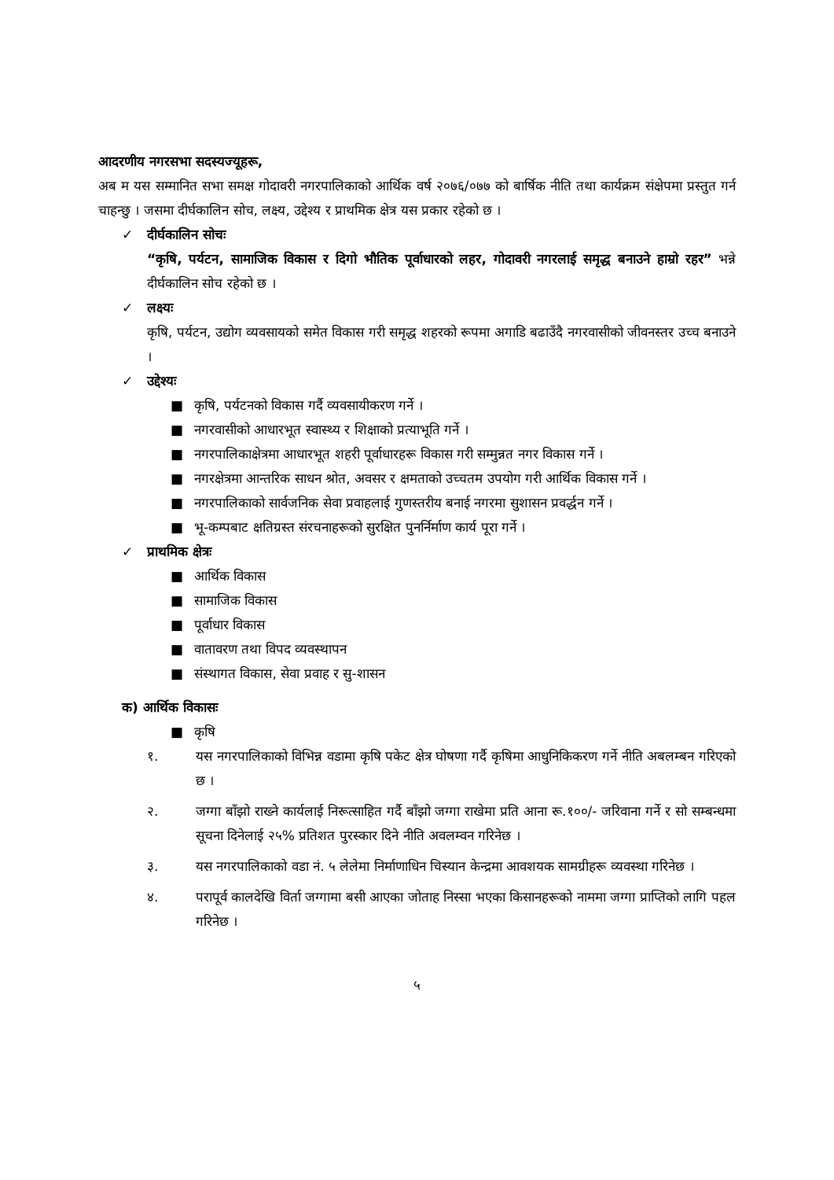आदरणीय नगरसभा सदस्यज्यूहरू,
अब म यस सम्मानित सभा समक्ष गोदावरी नगरपालिकाको आर्थिक वर्ष २०७६/०७७ को बार्षिक नीति तथा कार्यक्रम संक्षेपमा प्रस्तुत गर्न चाहन्छु । जसमा दीर्घकालिन सोच, लक्ष्य, उद्देश्य र प्राथमिक क्षेत्र यस प्रकार रहेको छ ।
✓ दीर्घकालिन सोचः
“कृषि, पर्यटन, सामाजिक विकास र दिगो भौतिक पूर्वाधारको लहर, गोदावरी नगरलाई समृद्ध बनाउने हाम्रो रहर” भन्ने दीर्घकालिन सोच रहेको छ ।
✓ लक्ष्यः
कृषि, पर्यटन, उद्योग व्यवसायको समेत विकास गरी समृद्ध शहरको रूपमा अगाडि बढाउँदै नगरवासीको जीवनस्तर उच्च बनाउने ।
✓ उद्देश्यः
■ कृषि, पर्यटनको विकास गर्दै व्यवसायीकरण गर्ने ।
■ नगरवासीको आधारभूत स्वास्थ्य र शिक्षाको प्रत्याभूति गर्ने ।
■ नगरपालिकाक्षेत्रमा आधारभूत शहरी पूर्वाधारहरू विकास गरी सम्मुन्नत नगर विकास गर्ने ।
■ नगरक्षेत्रमा आन्तरिक साधन श्रोत, अवसर र क्षमताको उच्चतम उपयोग गरी आर्थिक विकास गर्ने ।
■ नगरपालिकाको सार्वजनिक सेवा प्रवाहलाई गुणस्तरीय बनाई नगरमा सुशासन प्रवर्द्धन गर्ने ।
■ भू-कम्पबाट क्षतिग्रस्त संरचनाहरूको सुरक्षित पुनर्निर्माण कार्य पूरा गर्ने ।
✓ प्राथमिक क्षेत्रः
■ आर्थिक विकास
■ सामाजिक विकास
■ पूर्वाधार विकास
■ वातावरण तथा विपद व्यवस्थापन
■ संस्थागत विकास, सेवा प्रवाह र सु-शासन
क) आर्थिक विकासः
■ कृषि
१. यस नगरपालिकाको विभिन्न वडामा कृषि पकेट क्षेत्र घोषणा गर्दै कृषिमा आधुनिकिकरण गर्ने नीति अबलम्बन गरिएको छ ।
२. जग्गा बाँझो राख्ने कार्यलाई निरूत्साहित गर्दै बाँझो जग्गा राखेमा प्रति आना रू.१००/- जरिवाना गर्ने र सो सम्बन्धमा सूचना दिनेलाई २५% प्रतिशत पुरस्कार दिने नीति अवलम्वन गरिनेछ ।
३. यस नगरपालिकाको वडा नं. ५ लेलेमा निर्माणाधिन चिस्यान केन्द्रमा आवशयक सामग्रीहरू व्यवस्था गरिनेछ ।
४. परापूर्व कालदेखि विर्ता जग्गामा बसी आएका जोताह निस्सा भएका किसानहरूको नाममा जग्गा प्राप्तिको लागि पहल गरिनेछ ।
५